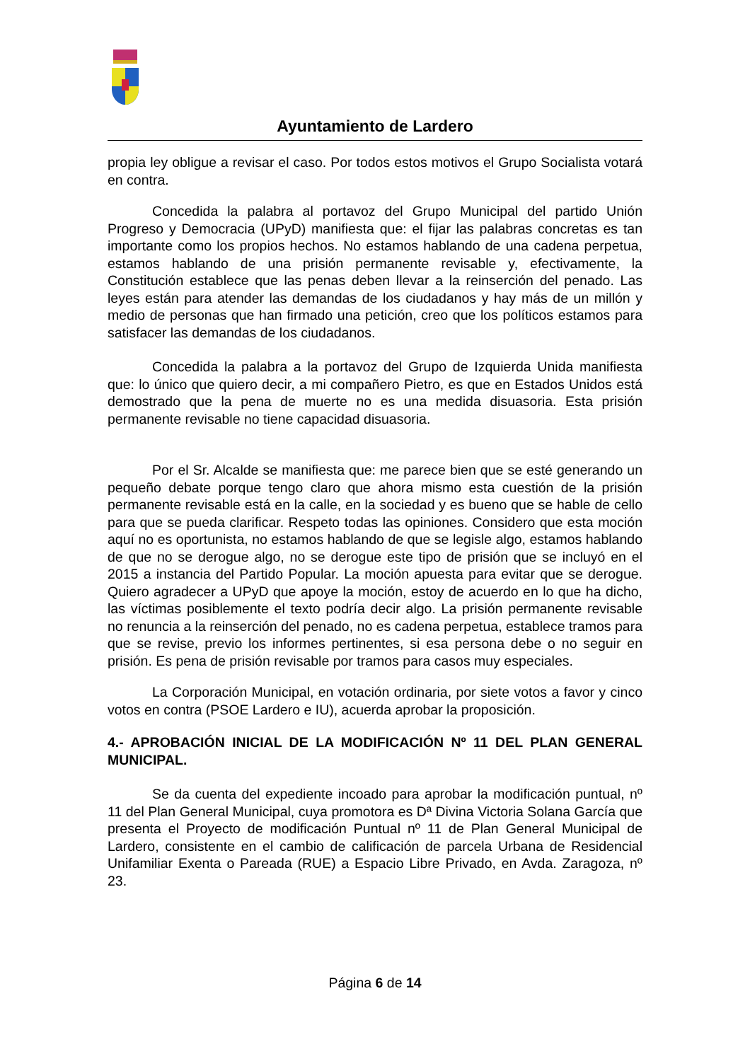Ayuntamiento de Lardero
propia ley obligue a revisar el caso. Por todos estos motivos el Grupo Socialista votará en contra.
Concedida la palabra al portavoz del Grupo Municipal del partido Unión Progreso y Democracia (UPyD) manifiesta que: el fijar las palabras concretas es tan importante como los propios hechos. No estamos hablando de una cadena perpetua, estamos hablando de una prisión permanente revisable y, efectivamente, la Constitución establece que las penas deben llevar a la reinserción del penado. Las leyes están para atender las demandas de los ciudadanos y hay más de un millón y medio de personas que han firmado una petición, creo que los políticos estamos para satisfacer las demandas de los ciudadanos.
Concedida la palabra a la portavoz del Grupo de Izquierda Unida manifiesta que: lo único que quiero decir, a mi compañero Pietro, es que en Estados Unidos está demostrado que la pena de muerte no es una medida disuasoria. Esta prisión permanente revisable no tiene capacidad disuasoria.
Por el Sr. Alcalde se manifiesta que: me parece bien que se esté generando un pequeño debate porque tengo claro que ahora mismo esta cuestión de la prisión permanente revisable está en la calle, en la sociedad y es bueno que se hable de cello para que se pueda clarificar. Respeto todas las opiniones. Considero que esta moción aquí no es oportunista, no estamos hablando de que se legisle algo, estamos hablando de que no se derogue algo, no se derogue este tipo de prisión que se incluyó en el 2015 a instancia del Partido Popular. La moción apuesta para evitar que se derogue. Quiero agradecer a UPyD que apoye la moción, estoy de acuerdo en lo que ha dicho, las víctimas posiblemente el texto podría decir algo. La prisión permanente revisable no renuncia a la reinserción del penado, no es cadena perpetua, establece tramos para que se revise, previo los informes pertinentes, si esa persona debe o no seguir en prisión. Es pena de prisión revisable por tramos para casos muy especiales.
La Corporación Municipal, en votación ordinaria, por siete votos a favor y cinco votos en contra (PSOE Lardero e IU), acuerda aprobar la proposición.
4.- APROBACIÓN INICIAL DE LA MODIFICACIÓN Nº 11 DEL PLAN GENERAL MUNICIPAL.
Se da cuenta del expediente incoado para aprobar la modificación puntual, nº 11 del Plan General Municipal, cuya promotora es Dª Divina Victoria Solana García que presenta el Proyecto de modificación Puntual nº 11 de Plan General Municipal de Lardero, consistente en el cambio de calificación de parcela Urbana de Residencial Unifamiliar Exenta o Pareada (RUE) a Espacio Libre Privado, en Avda. Zaragoza, nº 23.
Página 6 de 14